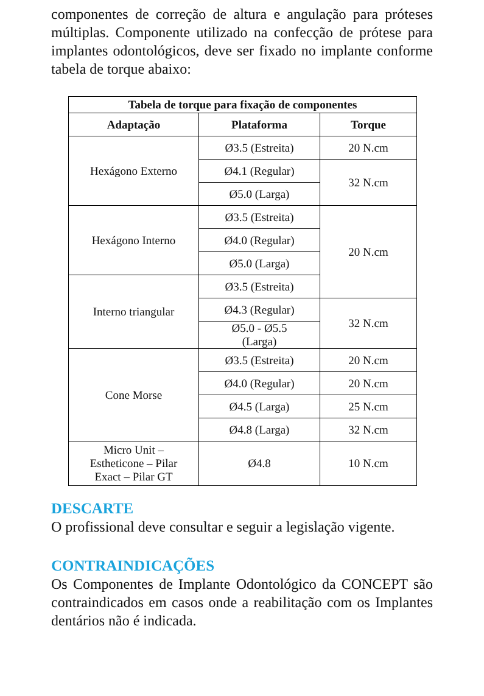componentes de correção de altura e angulação para próteses múltiplas. Componente utilizado na confecção de prótese para implantes odontológicos, deve ser fixado no implante conforme tabela de torque abaixo:
| Tabela de torque para fixação de componentes | | |
| --- | --- | --- |
| Adaptação | Plataforma | Torque |
| Hexágono Externo | Ø3.5 (Estreita) | 20 N.cm |
| | Ø4.1 (Regular) | 32 N.cm |
| | Ø5.0 (Larga) | |
| Hexágono Interno | Ø3.5 (Estreita) | 20 N.cm |
| | Ø4.0 (Regular) | |
| | Ø5.0 (Larga) | |
| Interno triangular | Ø3.5 (Estreita) | |
| | Ø4.3 (Regular) | 32 N.cm |
| | Ø5.0 - Ø5.5 (Larga) | |
| Cone Morse | Ø3.5 (Estreita) | 20 N.cm |
| | Ø4.0 (Regular) | 20 N.cm |
| | Ø4.5 (Larga) | 25 N.cm |
| | Ø4.8 (Larga) | 32 N.cm |
| Micro Unit – Estheticone – Pilar Exact – Pilar GT | Ø4.8 | 10 N.cm |
DESCARTE
O profissional deve consultar e seguir a legislação vigente.
CONTRAINDICAÇÕES
Os Componentes de Implante Odontológico da CONCEPT são contraindicados em casos onde a reabilitação com os Implantes dentários não é indicada.